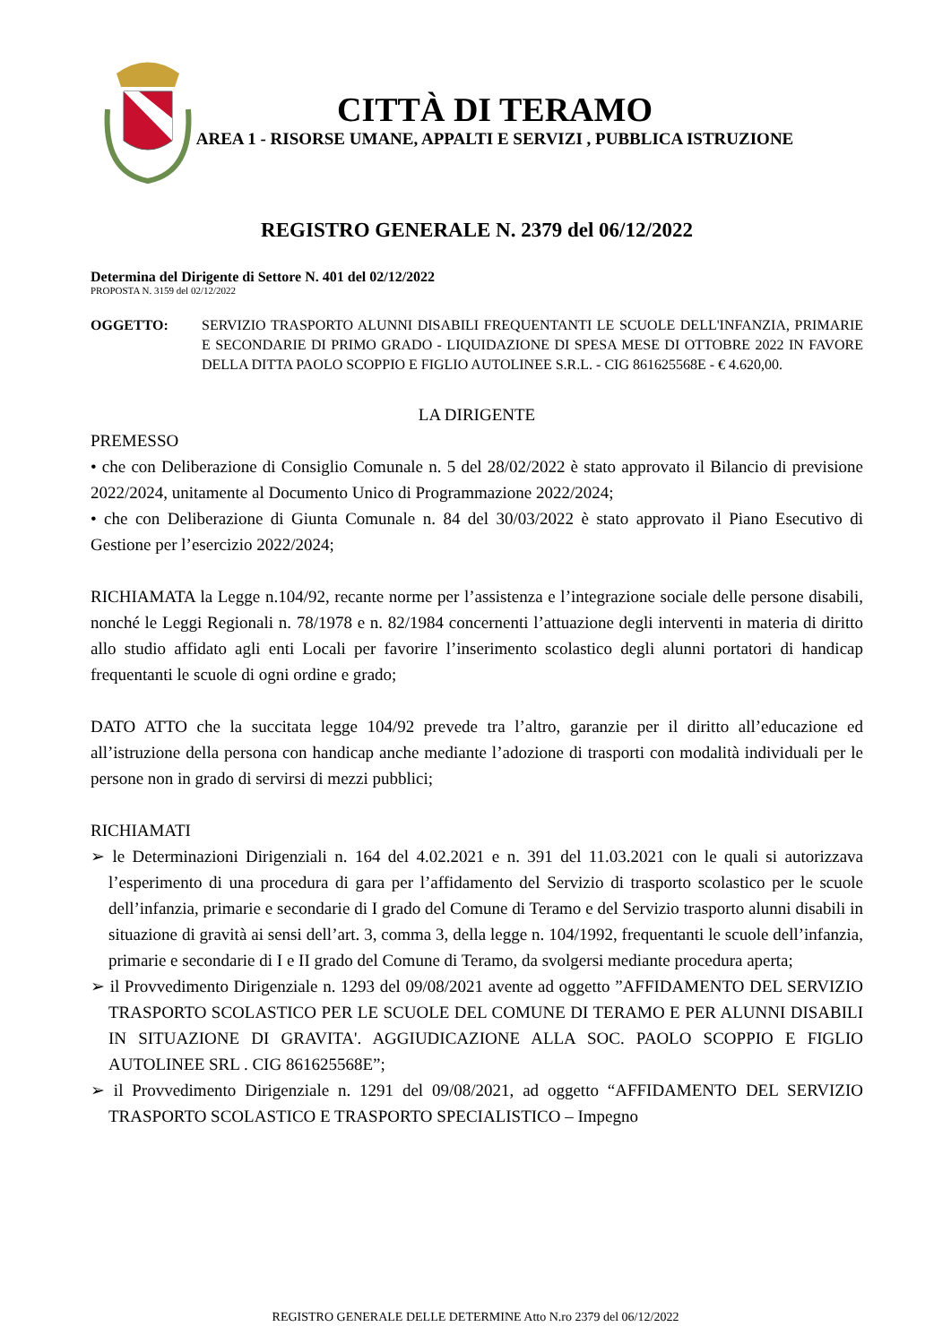CITTÀ DI TERAMO
AREA 1 - RISORSE UMANE, APPALTI E SERVIZI , PUBBLICA ISTRUZIONE
REGISTRO GENERALE N. 2379 del 06/12/2022
Determina del Dirigente di Settore N. 401 del 02/12/2022
PROPOSTA N. 3159 del 02/12/2022
OGGETTO: SERVIZIO TRASPORTO ALUNNI DISABILI FREQUENTANTI LE SCUOLE DELL'INFANZIA, PRIMARIE E SECONDARIE DI PRIMO GRADO - LIQUIDAZIONE DI SPESA MESE DI OTTOBRE 2022 IN FAVORE DELLA DITTA PAOLO SCOPPIO E FIGLIO AUTOLINEE S.R.L. - CIG 861625568E - € 4.620,00.
LA DIRIGENTE
PREMESSO
• che con Deliberazione di Consiglio Comunale n. 5 del 28/02/2022 è stato approvato il Bilancio di previsione 2022/2024, unitamente al Documento Unico di Programmazione 2022/2024;
• che con Deliberazione di Giunta Comunale n. 84 del 30/03/2022 è stato approvato il Piano Esecutivo di Gestione per l’esercizio 2022/2024;
RICHIAMATA la Legge n.104/92, recante norme per l’assistenza e l’integrazione sociale delle persone disabili, nonché le Leggi Regionali n. 78/1978 e n. 82/1984 concernenti l’attuazione degli interventi in materia di diritto allo studio affidato agli enti Locali per favorire l’inserimento scolastico degli alunni portatori di handicap frequentanti le scuole di ogni ordine e grado;
DATO ATTO che la succitata legge 104/92 prevede tra l’altro, garanzie per il diritto all’educazione ed all’istruzione della persona con handicap anche mediante l’adozione di trasporti con modalità individuali per le persone non in grado di servirsi di mezzi pubblici;
RICHIAMATI
➢ le Determinazioni Dirigenziali n. 164 del 4.02.2021 e n. 391 del 11.03.2021 con le quali si autorizzava l’esperimento di una procedura di gara per l’affidamento del Servizio di trasporto scolastico per le scuole dell’infanzia, primarie e secondarie di I grado del Comune di Teramo e del Servizio trasporto alunni disabili in situazione di gravità ai sensi dell’art. 3, comma 3, della legge n. 104/1992, frequentanti le scuole dell’infanzia, primarie e secondarie di I e II grado del Comune di Teramo, da svolgersi mediante procedura aperta;
➢ il Provvedimento Dirigenziale n. 1293 del 09/08/2021 avente ad oggetto ”AFFIDAMENTO DEL SERVIZIO TRASPORTO SCOLASTICO PER LE SCUOLE DEL COMUNE DI TERAMO E PER ALUNNI DISABILI IN SITUAZIONE DI GRAVITA'. AGGIUDICAZIONE ALLA SOC. PAOLO SCOPPIO E FIGLIO AUTOLINEE SRL . CIG 861625568E”;
➢ il Provvedimento Dirigenziale n. 1291 del 09/08/2021, ad oggetto “AFFIDAMENTO DEL SERVIZIO TRASPORTO SCOLASTICO E TRASPORTO SPECIALISTICO – Impegno
REGISTRO GENERALE DELLE DETERMINE Atto N.ro 2379 del 06/12/2022